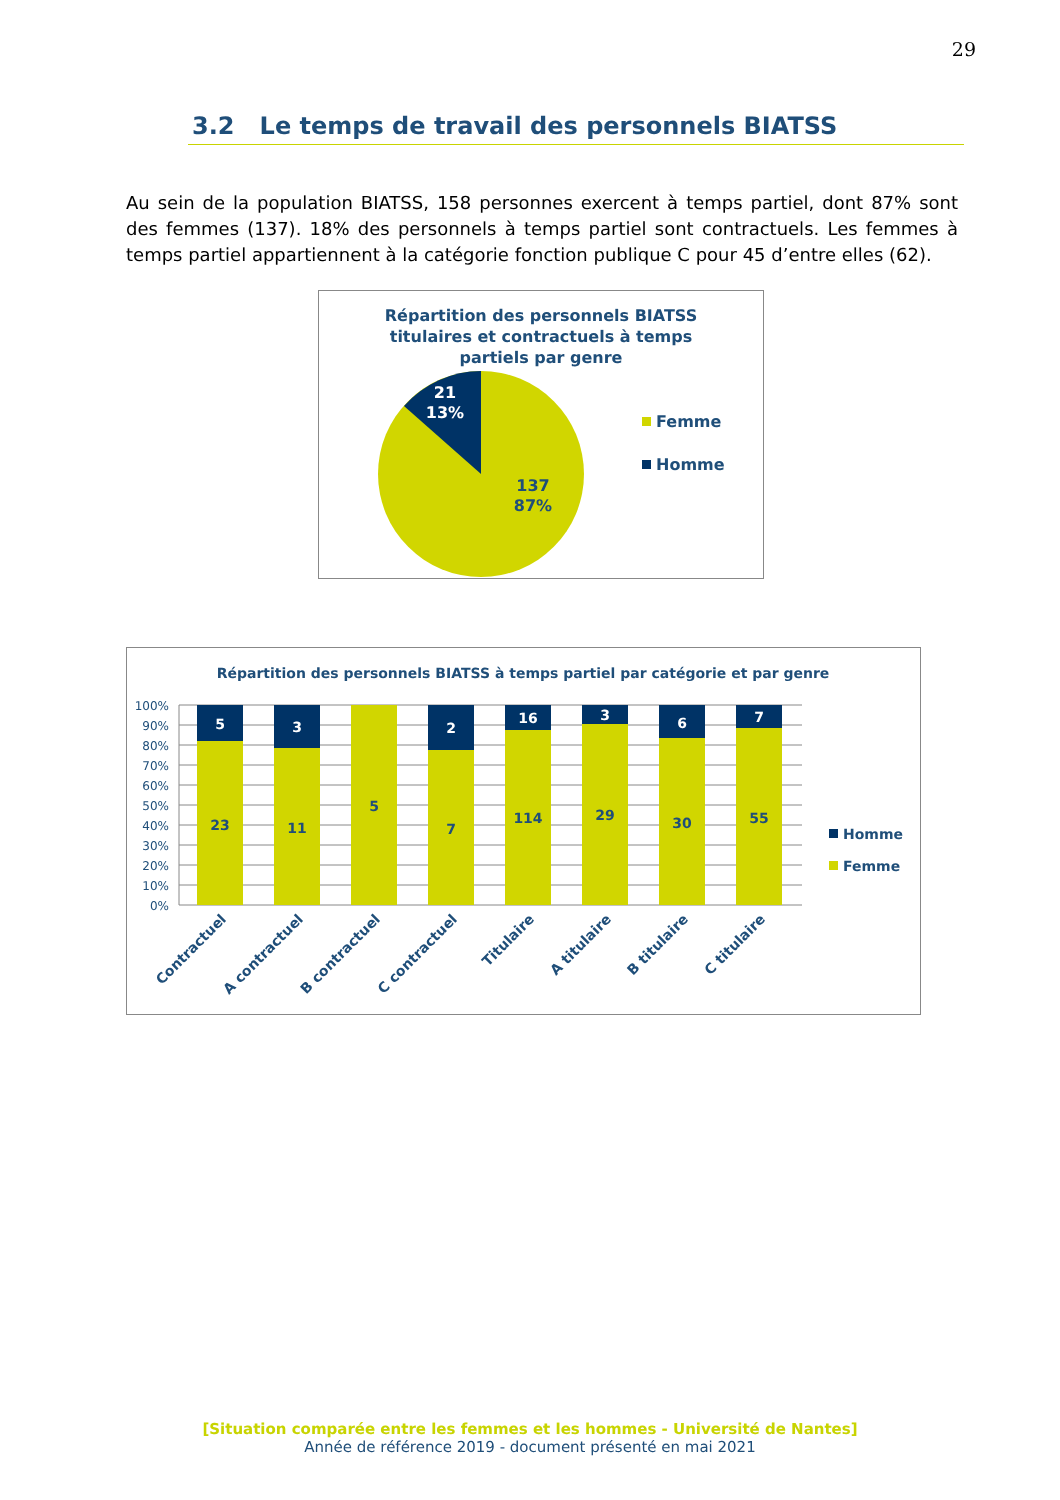29
3.2 Le temps de travail des personnels BIATSS
Au sein de la population BIATSS, 158 personnes exercent à temps partiel, dont 87% sont des femmes (137). 18% des personnels à temps partiel sont contractuels. Les femmes à temps partiel appartiennent à la catégorie fonction publique C pour 45 d’entre elles (62).
Répartition des personnels BIATSS
titulaires et contractuels à temps
partiels par genre
21
13%
137
87%
Femme
Homme
Répartition des personnels BIATSS à temps partiel par catégorie et par genre
100%
90%
80%
70%
60%
50%
40%
30%
20%
10%
0%
5
23
3
11
5
2
7
16
114
3
29
6
30
7
55
Contractuel
A contractuel
B contractuel
C contractuel
Titulaire
A titulaire
B titulaire
C titulaire
Homme
Femme
[Situation comparée entre les femmes et les hommes - Université de Nantes]
Année de référence 2019 - document présenté en mai 2021